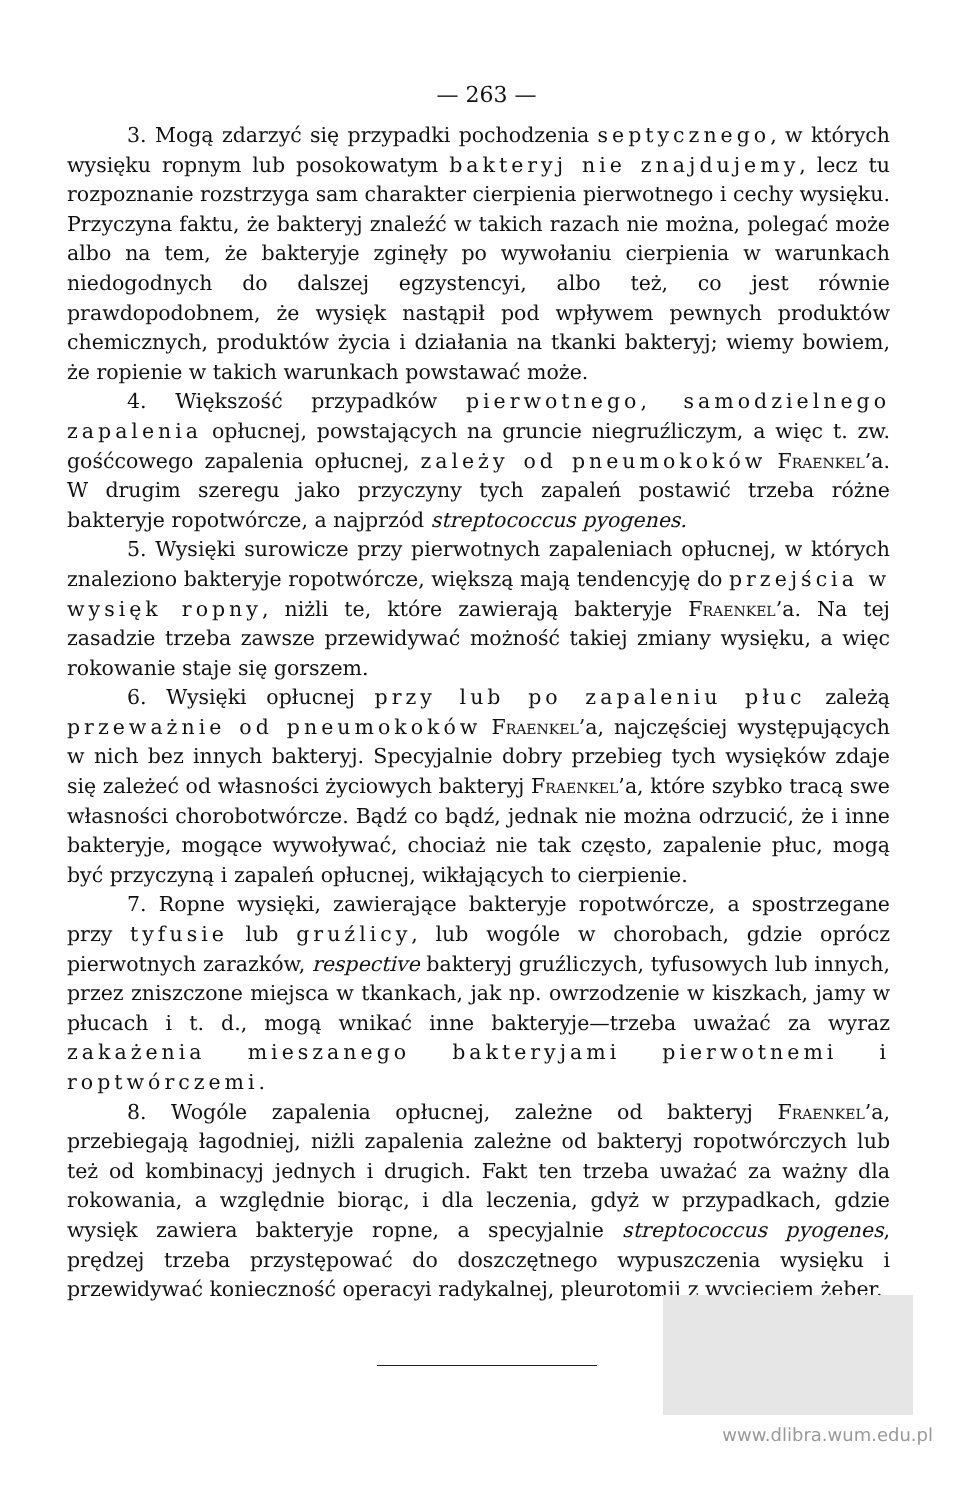— 263 —
3. Mogą zdarzyć się przypadki pochodzenia septycznego, w których wysięku ropnym lub posokowatym bakteryj nie znajdujemy, lecz tu rozpoznanie rozstrzyga sam charakter cierpienia pierwotnego i cechy wysięku. Przyczyna faktu, że bakteryj znaleźć w takich razach nie można, polegać może albo na tem, że bakteryje zginęły po wywołaniu cierpienia w warunkach niedogodnych do dalszej egzystencyi, albo też, co jest równie prawdopodobnem, że wysięk nastąpił pod wpływem pewnych produktów chemicznych, produktów życia i działania na tkanki bakteryj; wiemy bowiem, że ropienie w takich warunkach powstawać może.
4. Większość przypadków pierwotnego, samodzielnego zapalenia opłucnej, powstających na gruncie niegruźliczym, a więc t. zw. gośćcowego zapalenia opłucnej, zależy od pneumokoków Fraenkel’a. W drugim szeregu jako przyczyny tych zapaleń postawić trzeba różne bakteryje ropotwórcze, a najprzód streptococcus pyogenes.
5. Wysięki surowicze przy pierwotnych zapaleniach opłucnej, w których znaleziono bakteryje ropotwórcze, większą mają tendencyję do przejścia w wysięk ropny, niżli te, które zawierają bakteryje Fraenkel’a. Na tej zasadzie trzeba zawsze przewidywać możność takiej zmiany wysięku, a więc rokowanie staje się gorszem.
6. Wysięki opłucnej przy lub po zapaleniu płuc zależą przeważnie od pneumokoków Fraenkel’a, najczęściej występujących w nich bez innych bakteryj. Specyjalnie dobry przebieg tych wysięków zdaje się zależeć od własności życiowych bakteryj Fraenkel’a, które szybko tracą swe własności chorobotwórcze. Bądź co bądź, jednak nie można odrzucić, że i inne bakteryje, mogące wywoływać, chociaż nie tak często, zapalenie płuc, mogą być przyczyną i zapaleń opłucnej, wikłających to cierpienie.
7. Ropne wysięki, zawierające bakteryje ropotwórcze, a spostrzegane przy tyfusie lub gruźlicy, lub wogóle w chorobach, gdzie oprócz pierwotnych zarazków, respective bakteryj gruźliczych, tyfusowych lub innych, przez zniszczone miejsca w tkankach, jak np. owrzodzenie w kiszkach, jamy w płucach i t. d., mogą wnikać inne bakteryje—trzeba uważać za wyraz zakażenia mieszanego bakteryjami pierwotnemi i roptwórczemi.
8. Wogóle zapalenia opłucnej, zależne od bakteryj Fraenkel’a, przebiegają łagodniej, niżli zapalenia zależne od bakteryj ropotwórczych lub też od kombinacyj jednych i drugich. Fakt ten trzeba uważać za ważny dla rokowania, a względnie biorąc, i dla leczenia, gdyż w przypadkach, gdzie wysięk zawiera bakteryje ropne, a specyjalnie streptococcus pyogenes, prędzej trzeba przystępować do doszczętnego wypuszczenia wysięku i przewidywać konieczność operacyi radykalnej, pleurotomii z wycięciem żeber.
www.dlibra.wum.edu.pl